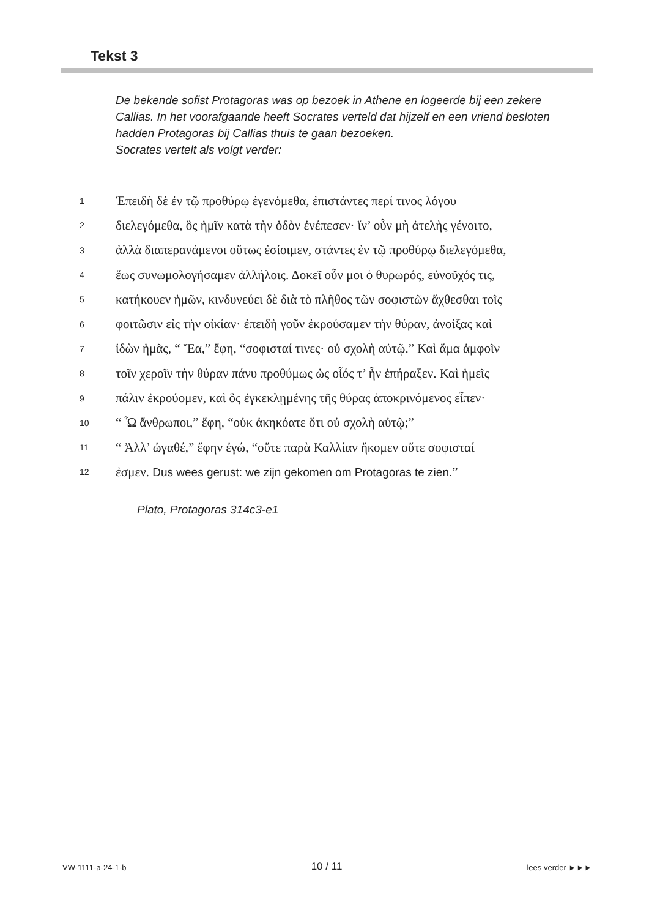Tekst 3
De bekende sofist Protagoras was op bezoek in Athene en logeerde bij een zekere Callias. In het voorafgaande heeft Socrates verteld dat hijzelf en een vriend besloten hadden Protagoras bij Callias thuis te gaan bezoeken.
Socrates vertelt als volgt verder:
1
Ἐπειδὴ δὲ ἐν τῷ προθύρῳ ἐγενόμεθα, ἐπιστάντες περί τινος λόγου
2
διελεγόμεθα, ὃς ἡμῖν κατὰ τὴν ὁδὸν ἐνέπεσεν· ἵν’ οὖν μὴ ἀτελὴς γένοιτο,
3
ἀλλὰ διαπερανάμενοι οὕτως ἐσίοιμεν, στάντες ἐν τῷ προθύρῳ διελεγόμεθα,
4
ἕως συνωμολογήσαμεν ἀλλήλοις. Δοκεῖ οὖν μοι ὁ θυρωρός, εὐνοῦχός τις,
5
κατήκουεν ἡμῶν, κινδυνεύει δὲ διὰ τὸ πλῆθος τῶν σοφιστῶν ἄχθεσθαι τοῖς
6
φοιτῶσιν εἰς τὴν οἰκίαν· ἐπειδὴ γοῦν ἐκρούσαμεν τὴν θύραν, ἀνοίξας καὶ
7
ἰδὼν ἡμᾶς, “ Ἔα,” ἔφη, “σοφισταί τινες· οὐ σχολὴ αὐτῷ.” Καὶ ἅμα ἀμφοῖν
8
τοῖν χεροῖν τὴν θύραν πάνυ προθύμως ὡς οἷός τ’ ἦν ἐπήραξεν. Καὶ ἡμεῖς
9
πάλιν ἐκρούομεν, καὶ ὃς ἐγκεκλῃμένης τῆς θύρας ἀποκρινόμενος εἶπεν·
10
“ Ὦ ἄνθρωποι,” ἔφη, “οὐκ ἀκηκόατε ὅτι οὐ σχολὴ αὐτῷ;”
11
“ Ἀλλ’ ὠγαθέ,” ἔφην ἐγώ, “οὔτε παρὰ Καλλίαν ἥκομεν οὔτε σοφισταί
12
ἐσμεν. Dus wees gerust: we zijn gekomen om Protagoras te zien.”
Plato, Protagoras 314c3-e1
VW-1111-a-24-1-b
10 / 11
lees verder ►►►